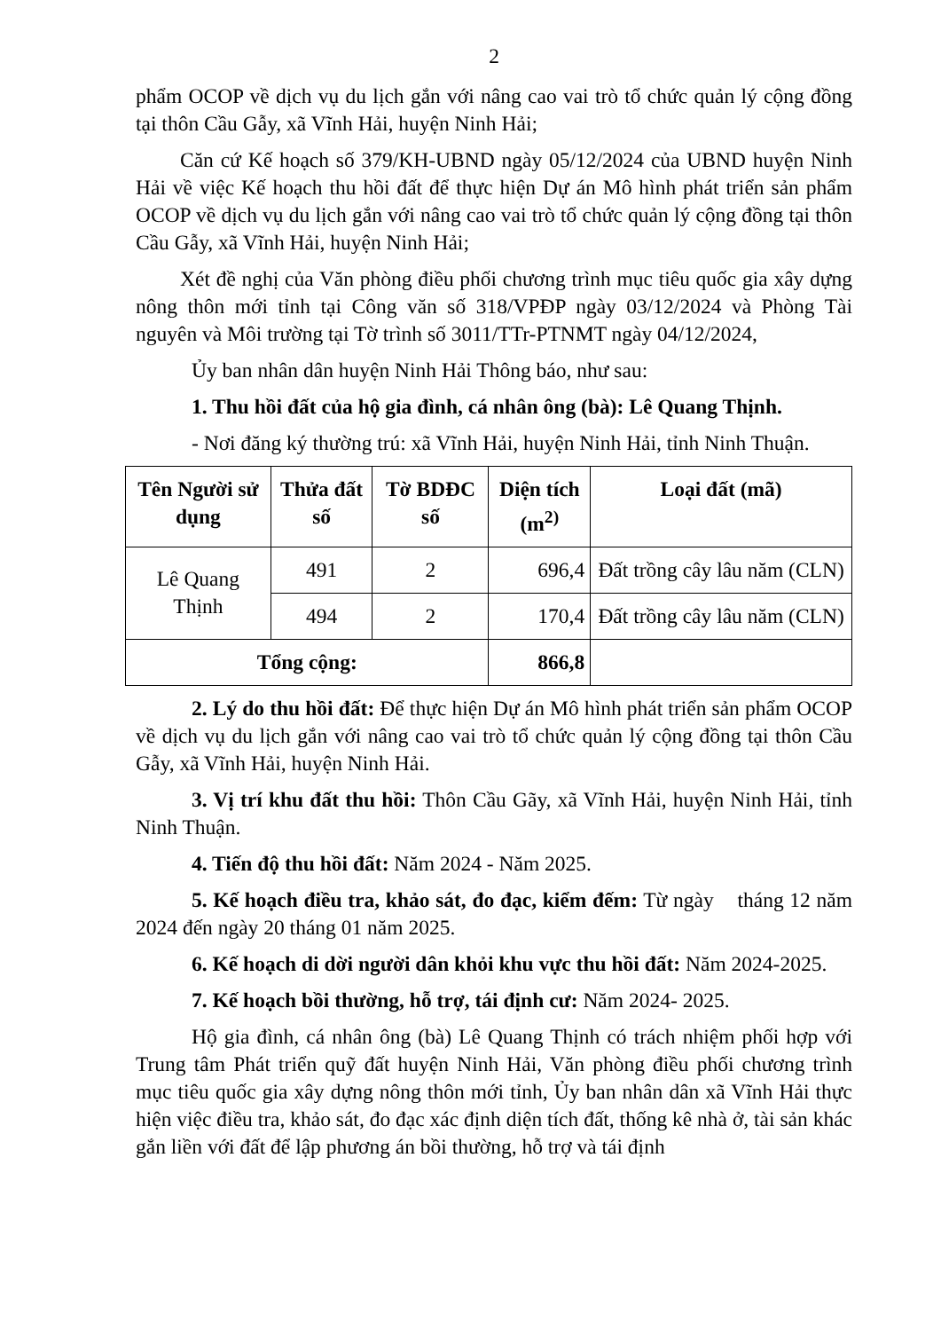2
phẩm OCOP về dịch vụ du lịch gắn với nâng cao vai trò tổ chức quản lý cộng đồng tại thôn Cầu Gẫy, xã Vĩnh Hải, huyện Ninh Hải;
Căn cứ Kế hoạch số 379/KH-UBND ngày 05/12/2024 của UBND huyện Ninh Hải về việc Kế hoạch thu hồi đất để thực hiện Dự án Mô hình phát triển sản phẩm OCOP về dịch vụ du lịch gắn với nâng cao vai trò tổ chức quản lý cộng đồng tại thôn Cầu Gẫy, xã Vĩnh Hải, huyện Ninh Hải;
Xét đề nghị của Văn phòng điều phối chương trình mục tiêu quốc gia xây dựng nông thôn mới tỉnh tại Công văn số 318/VPĐP ngày 03/12/2024 và Phòng Tài nguyên và Môi trường tại Tờ trình số 3011/TTr-PTNMT ngày 04/12/2024,
Ủy ban nhân dân huyện Ninh Hải Thông báo, như sau:
1. Thu hồi đất của hộ gia đình, cá nhân ông (bà): Lê Quang Thịnh.
- Nơi đăng ký thường trú: xã Vĩnh Hải, huyện Ninh Hải, tỉnh Ninh Thuận.
| Tên Người sử dụng | Thửa đất số | Tờ BDĐC số | Diện tích (m<sup>2)</sup> | Loại đất (mã) |
| --- | --- | --- | --- | --- |
| Lê Quang Thịnh | 491 | 2 | 696,4 | Đất trồng cây lâu năm (CLN) |
| | 494 | 2 | 170,4 | Đất trồng cây lâu năm (CLN) |
| Tổng cộng: | | | 866,8 | |
2. Lý do thu hồi đất: Để thực hiện Dự án Mô hình phát triển sản phẩm OCOP về dịch vụ du lịch gắn với nâng cao vai trò tổ chức quản lý cộng đồng tại thôn Cầu Gẫy, xã Vĩnh Hải, huyện Ninh Hải.
3. Vị trí khu đất thu hồi: Thôn Cầu Gãy, xã Vĩnh Hải, huyện Ninh Hải, tỉnh Ninh Thuận.
4. Tiến độ thu hồi đất: Năm 2024 - Năm 2025.
5. Kế hoạch điều tra, khảo sát, đo đạc, kiểm đếm: Từ ngày tháng 12 năm 2024 đến ngày 20 tháng 01 năm 2025.
6. Kế hoạch di dời người dân khỏi khu vực thu hồi đất: Năm 2024-2025.
7. Kế hoạch bồi thường, hỗ trợ, tái định cư: Năm 2024- 2025.
Hộ gia đình, cá nhân ông (bà) Lê Quang Thịnh có trách nhiệm phối hợp với Trung tâm Phát triển quỹ đất huyện Ninh Hải, Văn phòng điều phối chương trình mục tiêu quốc gia xây dựng nông thôn mới tỉnh, Ủy ban nhân dân xã Vĩnh Hải thực hiện việc điều tra, khảo sát, đo đạc xác định diện tích đất, thống kê nhà ở, tài sản khác gắn liền với đất để lập phương án bồi thường, hỗ trợ và tái định